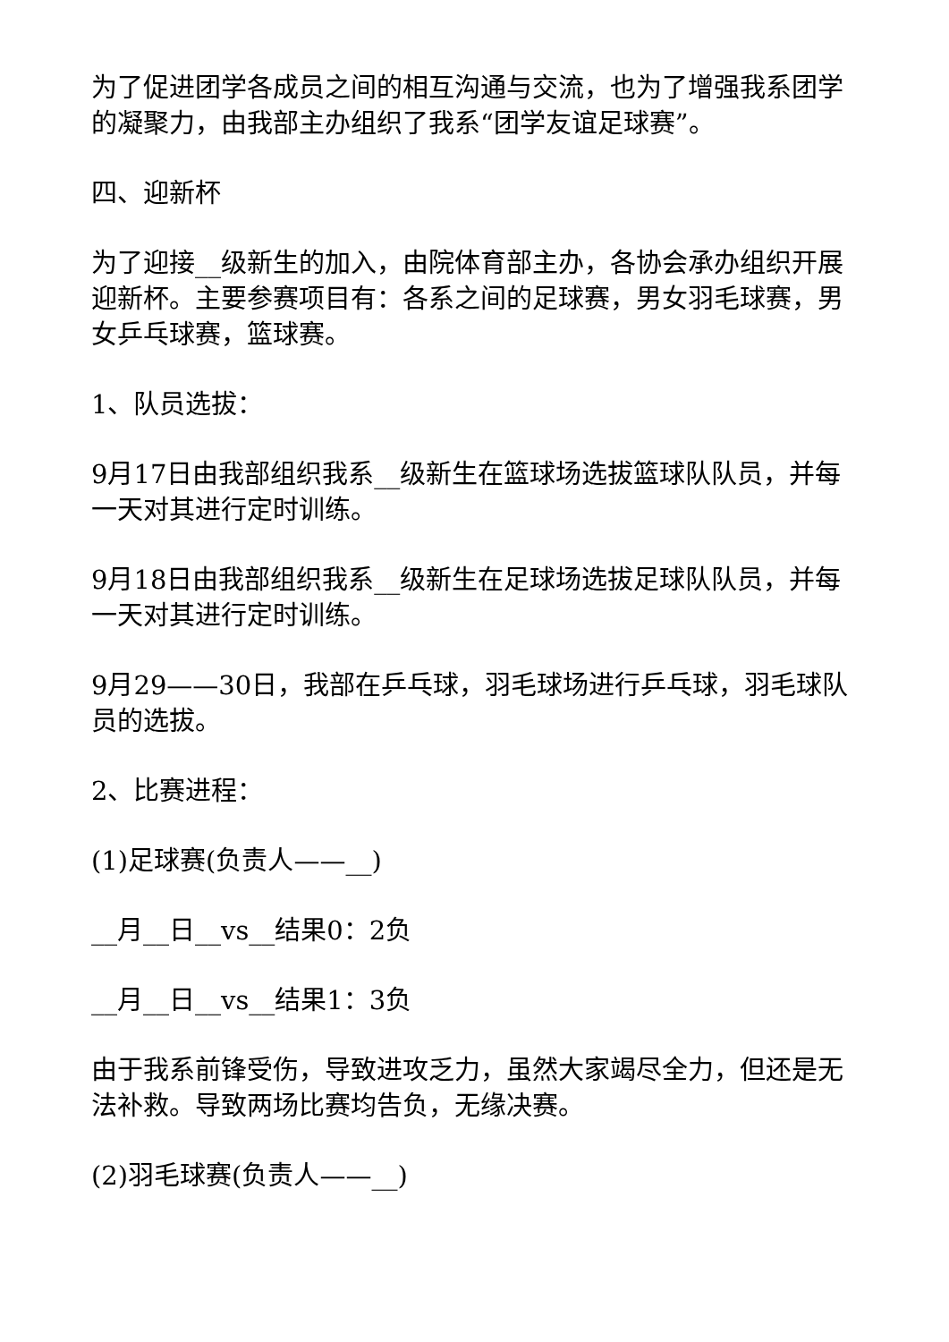为了促进团学各成员之间的相互沟通与交流，也为了增强我系团学的凝聚力，由我部主办组织了我系“团学友谊足球赛”。
四、迎新杯
为了迎接__级新生的加入，由院体育部主办，各协会承办组织开展迎新杯。主要参赛项目有：各系之间的足球赛，男女羽毛球赛，男女乒乓球赛，篮球赛。
1、队员选拔：
9月17日由我部组织我系__级新生在篮球场选拔篮球队队员，并每一天对其进行定时训练。
9月18日由我部组织我系__级新生在足球场选拔足球队队员，并每一天对其进行定时训练。
9月29——30日，我部在乒乓球，羽毛球场进行乒乓球，羽毛球队员的选拔。
2、比赛进程：
(1)足球赛(负责人——__)
__月__日__vs__结果0：2负
__月__日__vs__结果1：3负
由于我系前锋受伤，导致进攻乏力，虽然大家竭尽全力，但还是无法补救。导致两场比赛均告负，无缘决赛。
(2)羽毛球赛(负责人——__)